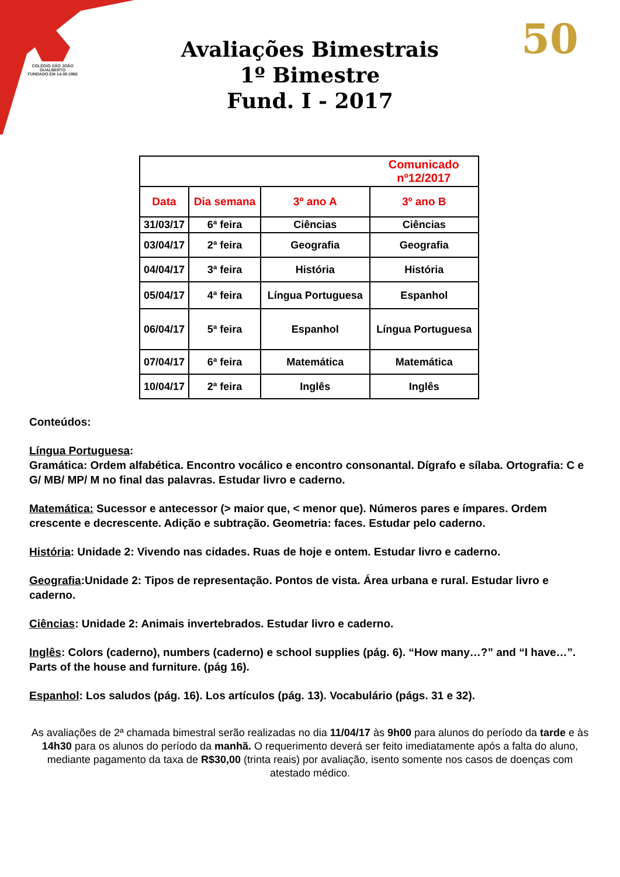COLÉGIO SÃO JOÃO GUALBERTO
FUNDADO EM 14-08-1966
50
Avaliações Bimestrais
1º Bimestre
Fund. I - 2017
| | | | Comunicado nº12/2017 |
| Data | Dia semana | 3º ano A | 3º ano B |
| 31/03/17 | 6ª feira | Ciências | Ciências |
| 03/04/17 | 2ª feira | Geografia | Geografia |
| 04/04/17 | 3ª feira | História | História |
| 05/04/17 | 4ª feira | Língua Portuguesa | Espanhol |
| 06/04/17 | 5ª feira | Espanhol | Língua Portuguesa |
| 07/04/17 | 6ª feira | Matemática | Matemática |
| 10/04/17 | 2ª feira | Inglês | Inglês |
Conteúdos:
Língua Portuguesa:
Gramática: Ordem alfabética. Encontro vocálico e encontro consonantal. Dígrafo e sílaba. Ortografia: C e G/ MB/ MP/ M no final das palavras. Estudar livro e caderno.
Matemática: Sucessor e antecessor (> maior que, < menor que). Números pares e ímpares. Ordem crescente e decrescente. Adição e subtração. Geometria: faces. Estudar pelo caderno.
História: Unidade 2: Vivendo nas cidades. Ruas de hoje e ontem. Estudar livro e caderno.
Geografia:Unidade 2: Tipos de representação. Pontos de vista. Área urbana e rural. Estudar livro e caderno.
Ciências: Unidade 2: Animais invertebrados. Estudar livro e caderno.
Inglês: Colors (caderno), numbers (caderno) e school supplies (pág. 6). “How many…?” and “I have…”. Parts of the house and furniture. (pág 16).
Espanhol: Los saludos (pág. 16). Los artículos (pág. 13). Vocabulário (págs. 31 e 32).
As avaliações de 2ª chamada bimestral serão realizadas no dia 11/04/17 às 9h00 para alunos do período da tarde e às 14h30 para os alunos do período da manhã. O requerimento deverá ser feito imediatamente após a falta do aluno, mediante pagamento da taxa de R$30,00 (trinta reais) por avaliação, isento somente nos casos de doenças com atestado médico.